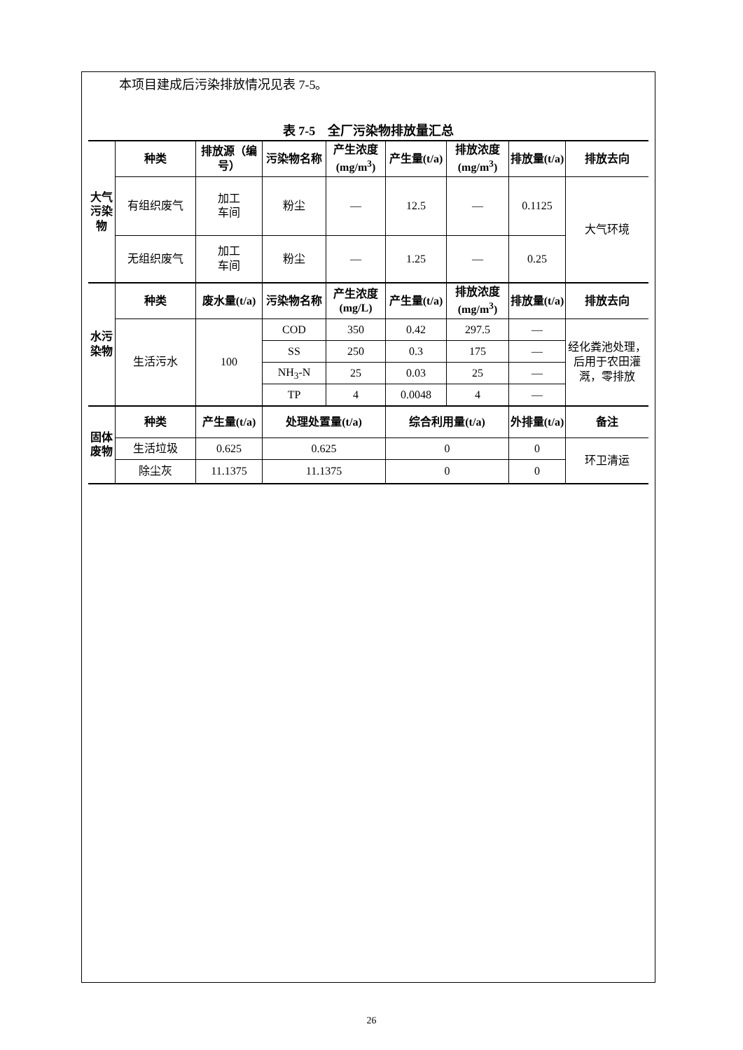本项目建成后污染排放情况见表 7-5。
表 7-5　全厂污染物排放量汇总
| 大气污染物 | 种类 | 排放源（编号） | 污染物名称 | 产生浓度(mg/m<sup>3</sup>) | 产生量(t/a) | 排放浓度(mg/m<sup>3</sup>) | 排放量(t/a) | 排放去向 |
| --- | --- | --- | --- | --- | --- | --- | --- | --- |
| | 有组织废气 | 加工 车间 | 粉尘 | — | 12.5 | — | 0.1125 | 大气环境 |
| | 无组织废气 | 加工 车间 | 粉尘 | — | 1.25 | — | 0.25 | |
| 水污染物 | 种类 | 废水量(t/a) | 污染物名称 | 产生浓度(mg/L) | 产生量(t/a) | 排放浓度(mg/m<sup>3</sup>) | 排放量(t/a) | 排放去向 |
| | 生活污水 | 100 | COD | 350 | 0.42 | 297.5 | — | 经化粪池处理，后用于农田灌溉，零排放 |
| | | | SS | 250 | 0.3 | 175 | — | |
| | | | NH<sub>3</sub>-N | 25 | 0.03 | 25 | — | |
| | | | TP | 4 | 0.0048 | 4 | — | |
| 固体废物 | 种类 | 产生量(t/a) | 处理处置量(t/a) | | 综合利用量(t/a) | | 外排量(t/a) | 备注 |
| | 生活垃圾 | 0.625 | 0.625 | | 0 | | 0 | 环卫清运 |
| | 除尘灰 | 11.1375 | 11.1375 | | 0 | | 0 | |
26